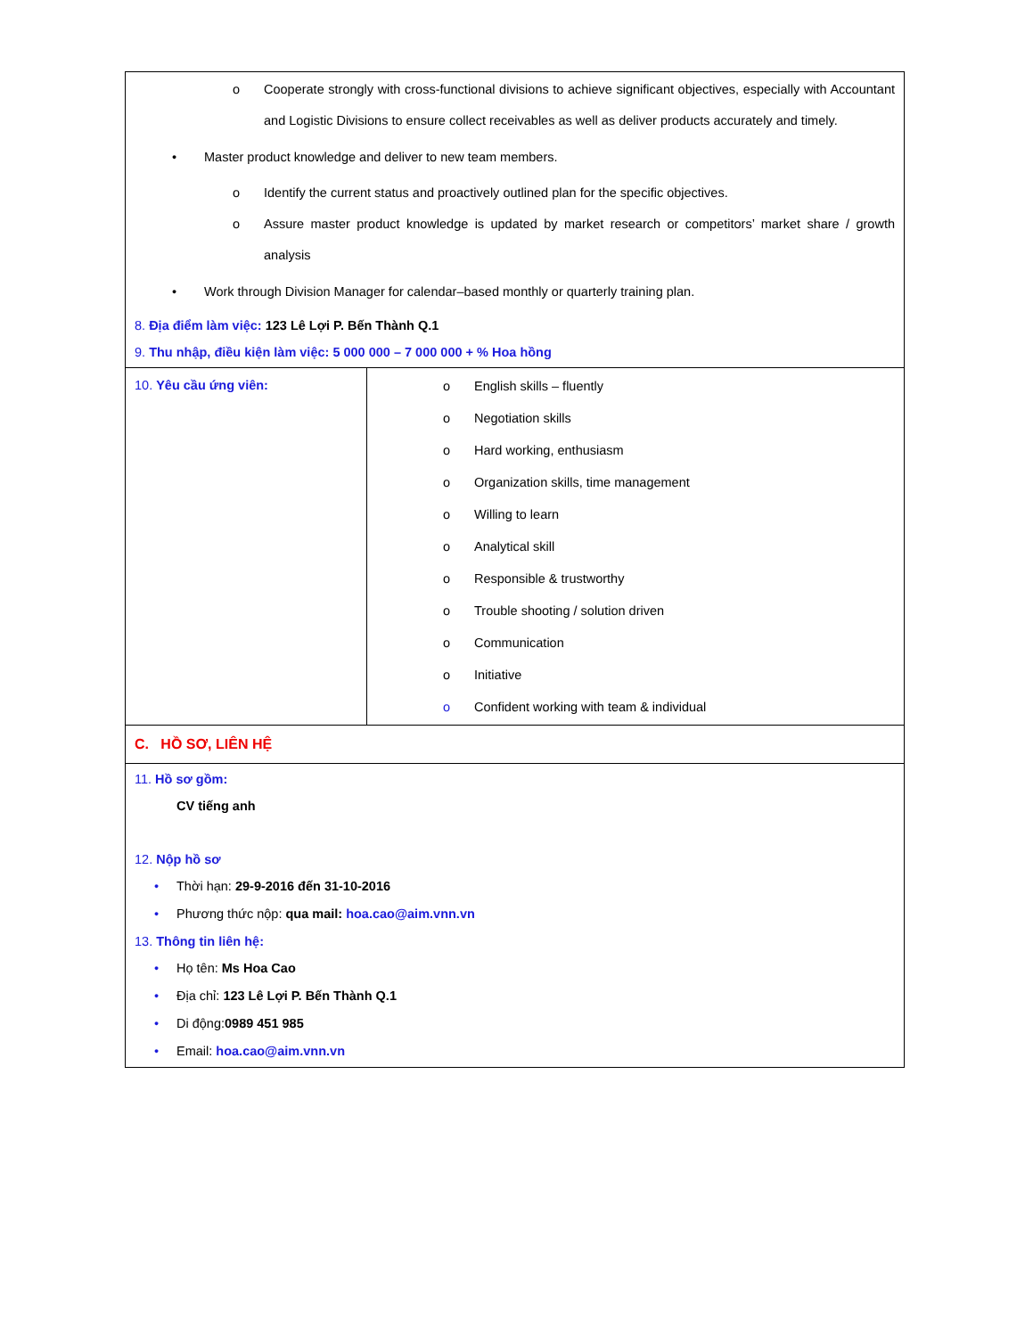| o Cooperate strongly with cross-functional divisions to achieve significant objectives, especially with Accountant and Logistic Divisions to ensure collect receivables as well as deliver products accurately and timely. • Master product knowledge and deliver to new team members. o Identify the current status and proactively outlined plan for the specific objectives. o Assure master product knowledge is updated by market research or competitors’ market share / growth analysis • Work through Division Manager for calendar–based monthly or quarterly training plan. 8. Địa điểm làm việc: 123 Lê Lợi P. Bến Thành Q.1 9. Thu nhập, điều kiện làm việc: 5 000 000 – 7 000 000 + % Hoa hồng | |
| 10. Yêu cầu ứng viên: | o English skills – fluently o Negotiation skills o Hard working, enthusiasm o Organization skills, time management o Willing to learn o Analytical skill o Responsible & trustworthy o Trouble shooting / solution driven o Communication o Initiative o Confident working with team & individual |
| C. HỒ SƠ, LIÊN HỆ | |
| 11. Hồ sơ gồm: CV tiếng anh 12. Nộp hồ sơ • Thời hạn: 29-9-2016 đến 31-10-2016 • Phương thức nộp: qua mail: hoa.cao@aim.vnn.vn 13. Thông tin liên hệ: • Họ tên: Ms Hoa Cao • Địa chỉ: 123 Lê Lợi P. Bến Thành Q.1 • Di động: 0989 451 985 • Email: hoa.cao@aim.vnn.vn | |